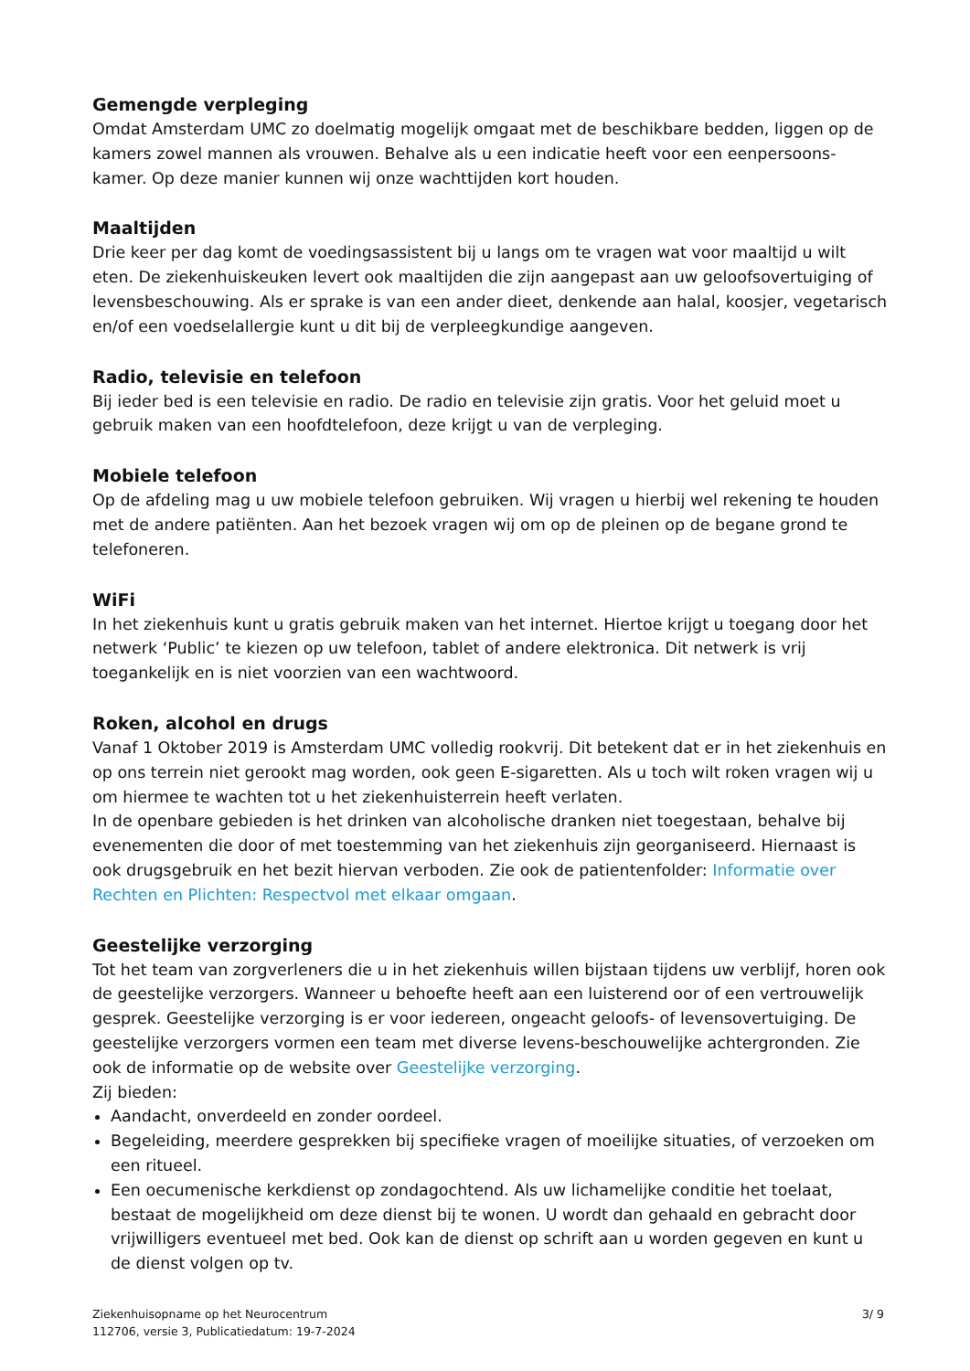Gemengde verpleging
Omdat Amsterdam UMC zo doelmatig mogelijk omgaat met de beschikbare bedden, liggen op de kamers zowel mannen als vrouwen. Behalve als u een indicatie heeft voor een eenpersoons-kamer. Op deze manier kunnen wij onze wachttijden kort houden.
Maaltijden
Drie keer per dag komt de voedingsassistent bij u langs om te vragen wat voor maaltijd u wilt eten. De ziekenhuiskeuken levert ook maaltijden die zijn aangepast aan uw geloofsovertuiging of levensbeschouwing. Als er sprake is van een ander dieet, denkende aan halal, koosjer, vegetarisch en/of een voedselallergie kunt u dit bij de verpleegkundige aangeven.
Radio, televisie en telefoon
Bij ieder bed is een televisie en radio. De radio en televisie zijn gratis. Voor het geluid moet u gebruik maken van een hoofdtelefoon, deze krijgt u van de verpleging.
Mobiele telefoon
Op de afdeling mag u uw mobiele telefoon gebruiken. Wij vragen u hierbij wel rekening te houden met de andere patiënten. Aan het bezoek vragen wij om op de pleinen op de begane grond te telefoneren.
WiFi
In het ziekenhuis kunt u gratis gebruik maken van het internet. Hiertoe krijgt u toegang door het netwerk ‘Public’ te kiezen op uw telefoon, tablet of andere elektronica. Dit netwerk is vrij toegankelijk en is niet voorzien van een wachtwoord.
Roken, alcohol en drugs
Vanaf 1 Oktober 2019 is Amsterdam UMC volledig rookvrij. Dit betekent dat er in het ziekenhuis en op ons terrein niet gerookt mag worden, ook geen E-sigaretten. Als u toch wilt roken vragen wij u om hiermee te wachten tot u het ziekenhuisterrein heeft verlaten.
In de openbare gebieden is het drinken van alcoholische dranken niet toegestaan, behalve bij evenementen die door of met toestemming van het ziekenhuis zijn georganiseerd. Hiernaast is ook drugsgebruik en het bezit hiervan verboden. Zie ook de patientenfolder: Informatie over Rechten en Plichten: Respectvol met elkaar omgaan.
Geestelijke verzorging
Tot het team van zorgverleners die u in het ziekenhuis willen bijstaan tijdens uw verblijf, horen ook de geestelijke verzorgers. Wanneer u behoefte heeft aan een luisterend oor of een vertrouwelijk gesprek. Geestelijke verzorging is er voor iedereen, ongeacht geloofs- of levensovertuiging. De geestelijke verzorgers vormen een team met diverse levens-beschouwelijke achtergronden. Zie ook de informatie op de website over Geestelijke verzorging.
Zij bieden:
Aandacht, onverdeeld en zonder oordeel.
Begeleiding, meerdere gesprekken bij specifieke vragen of moeilijke situaties, of verzoeken om een ritueel.
Een oecumenische kerkdienst op zondagochtend. Als uw lichamelijke conditie het toelaat, bestaat de mogelijkheid om deze dienst bij te wonen. U wordt dan gehaald en gebracht door vrijwilligers eventueel met bed. Ook kan de dienst op schrift aan u worden gegeven en kunt u de dienst volgen op tv.
Ziekenhuisopname op het Neurocentrum
112706, versie 3, Publicatiedatum: 19-7-2024
3/ 9